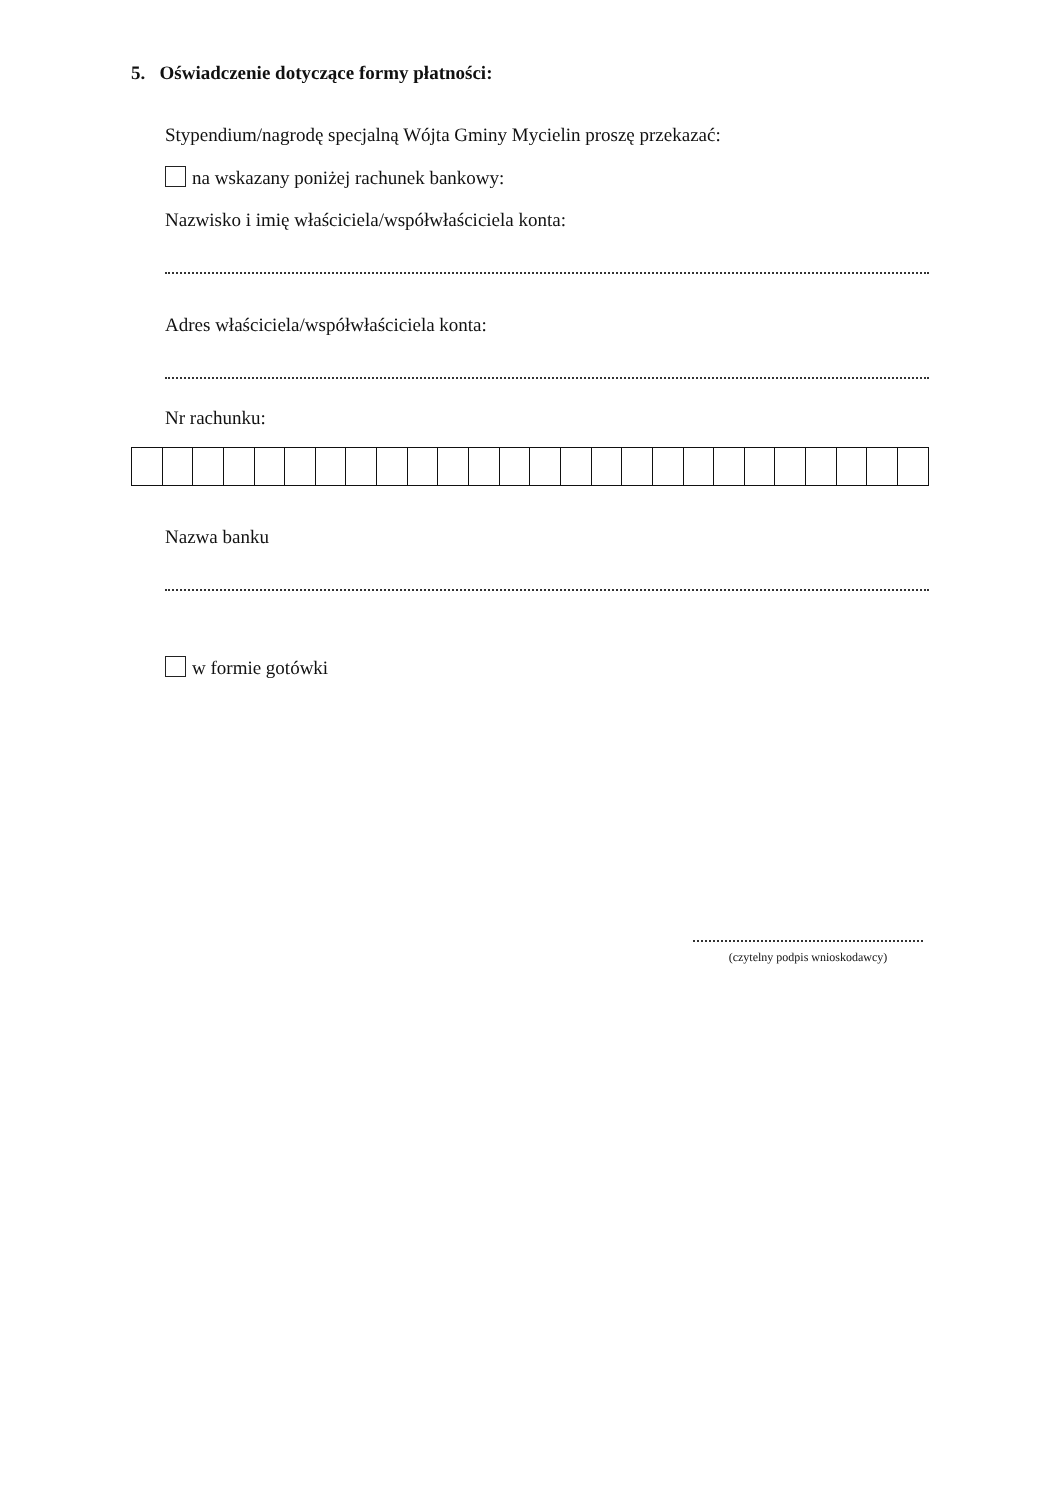5. Oświadczenie dotyczące formy płatności:
Stypendium/nagrodę specjalną Wójta Gminy Mycielin proszę przekazać:
na wskazany poniżej rachunek bankowy:
Nazwisko i imię właściciela/współwłaściciela konta:
Adres właściciela/współwłaściciela konta:
Nr rachunku:
Nazwa banku
w formie gotówki
(czytelny podpis wnioskodawcy)